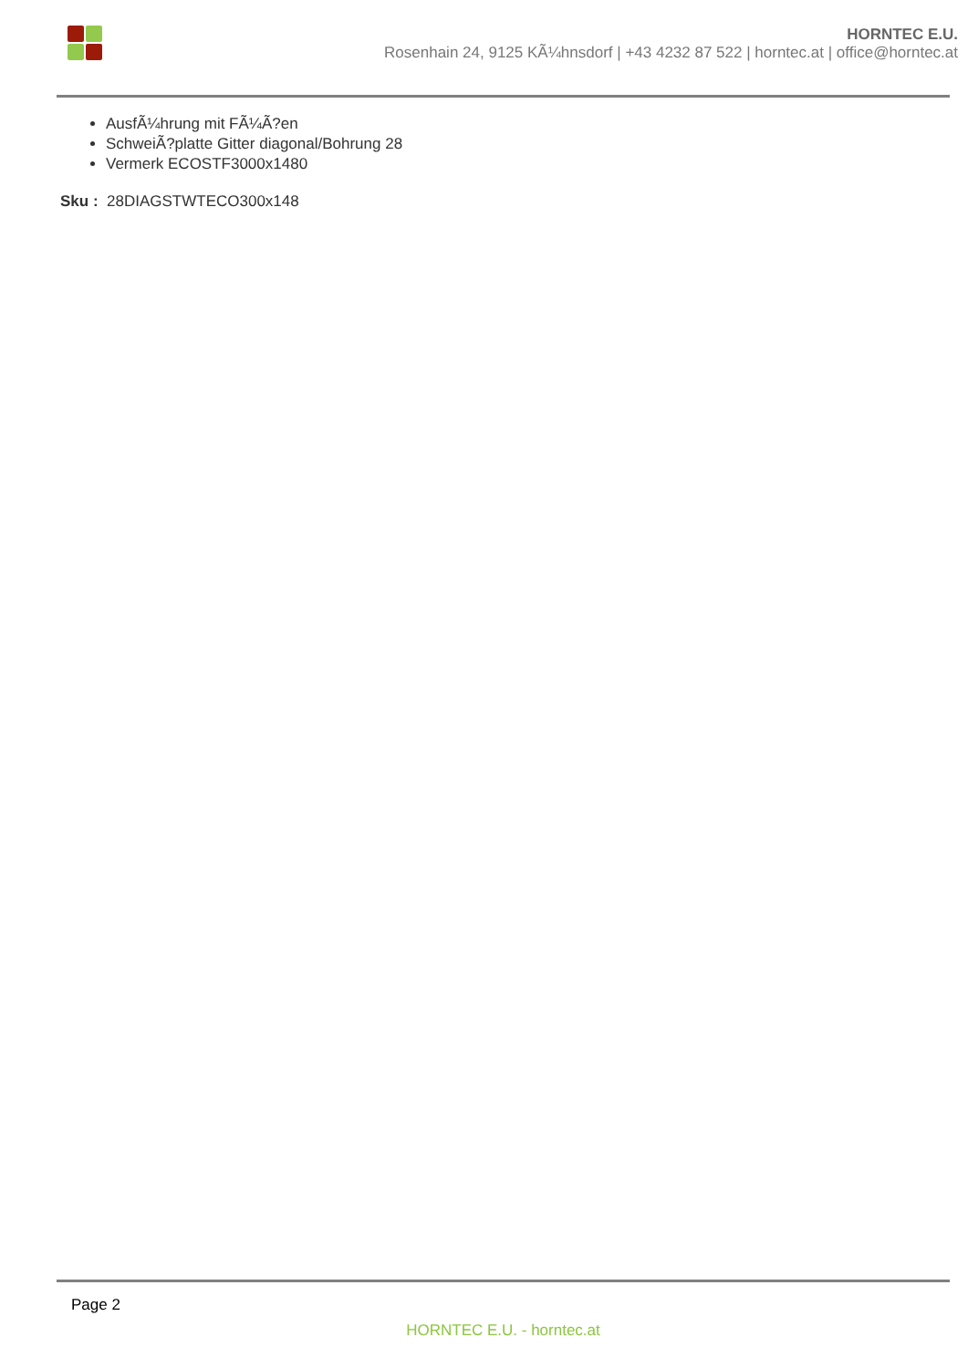HORNTEC E.U.
Rosenhain 24, 9125 KÃ¼hnsdorf | +43 4232 87 522 | horntec.at | office@horntec.at
AusfÃ¼hrung mit FÃ¼Ã?en
SchweiÃ?platte Gitter diagonal/Bohrung 28
Vermerk ECOSTF3000x1480
Sku : 28DIAGSTWTECO300x148
Page 2
HORNTEC E.U. - horntec.at